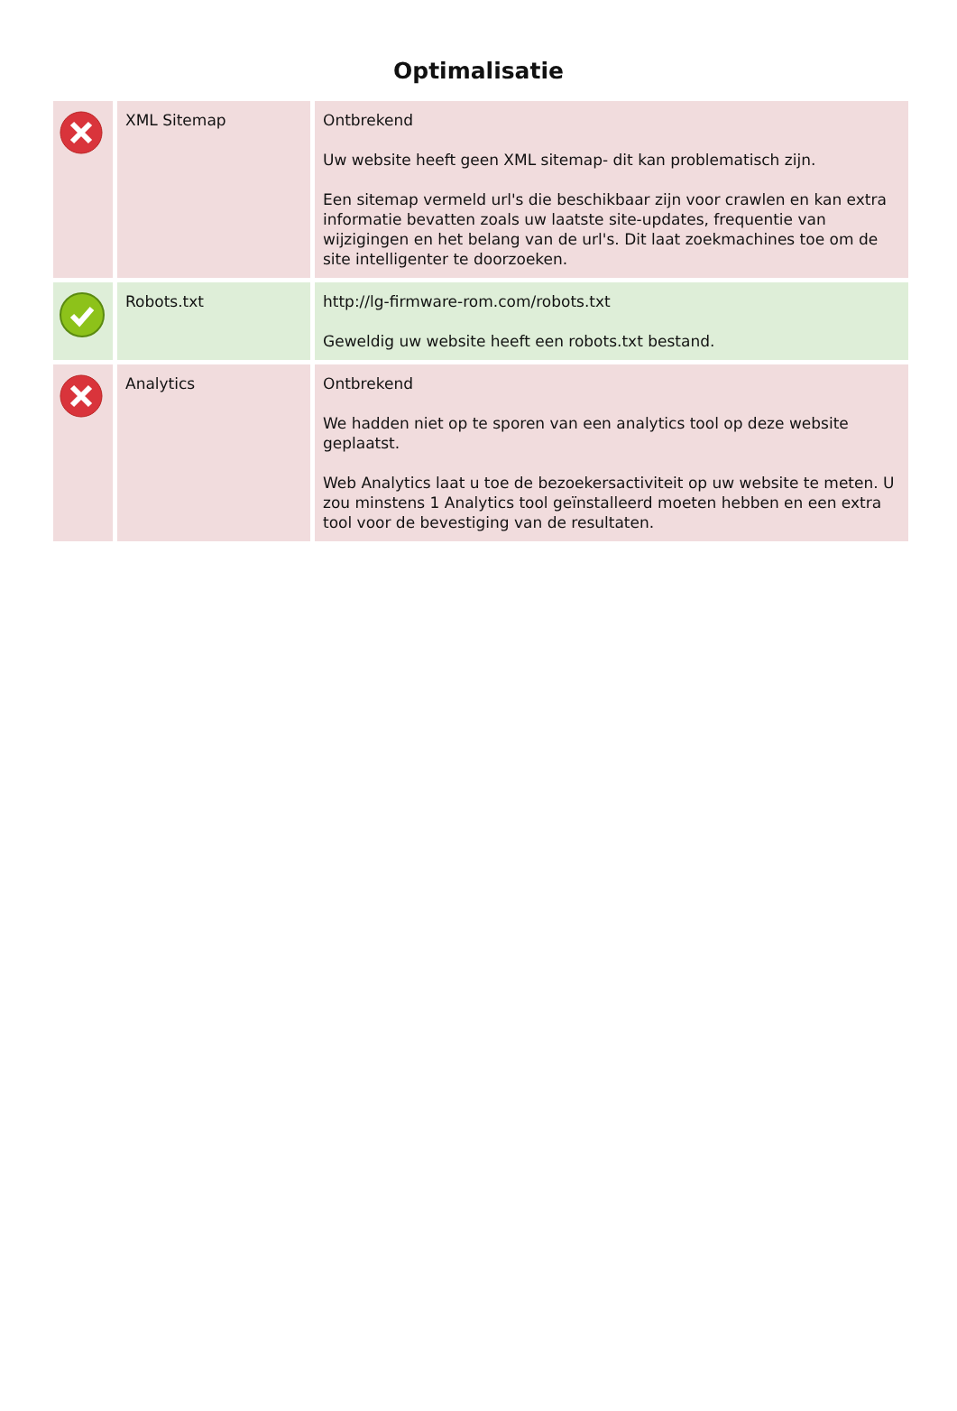Optimalisatie
| | XML Sitemap | Ontbrekend Uw website heeft geen XML sitemap- dit kan problematisch zijn. Een sitemap vermeld url's die beschikbaar zijn voor crawlen en kan extra informatie bevatten zoals uw laatste site-updates, frequentie van wijzigingen en het belang van de url's. Dit laat zoekmachines toe om de site intelligenter te doorzoeken. |
| | Robots.txt | http://lg-firmware-rom.com/robots.txt Geweldig uw website heeft een robots.txt bestand. |
| | Analytics | Ontbrekend We hadden niet op te sporen van een analytics tool op deze website geplaatst. Web Analytics laat u toe de bezoekersactiviteit op uw website te meten. U zou minstens 1 Analytics tool geïnstalleerd moeten hebben en een extra tool voor de bevestiging van de resultaten. |